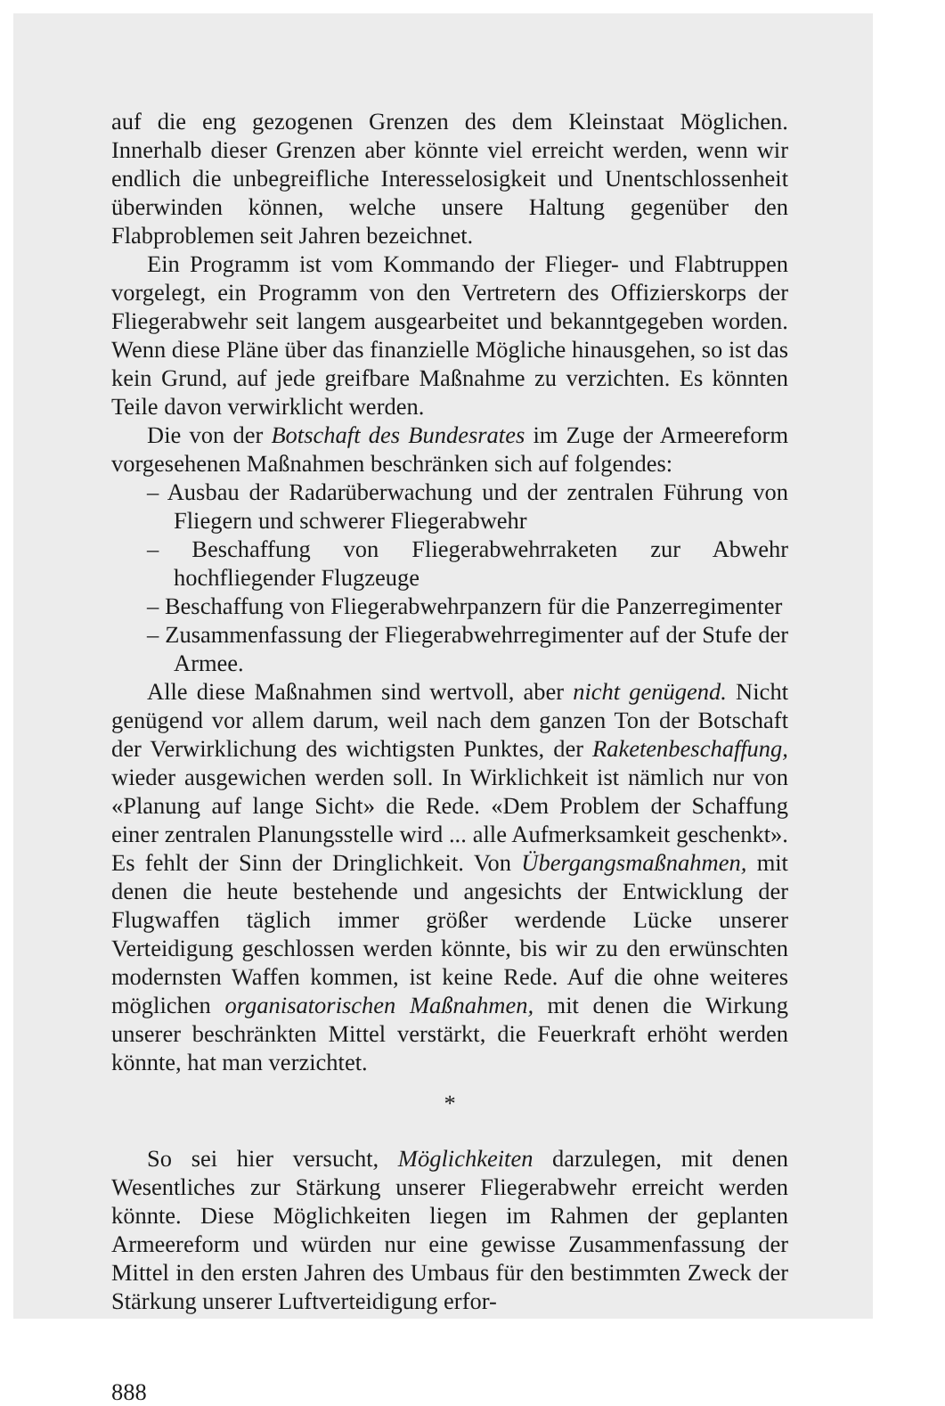auf die eng gezogenen Grenzen des dem Kleinstaat Möglichen. Innerhalb dieser Grenzen aber könnte viel erreicht werden, wenn wir endlich die unbegreifliche Interesselosigkeit und Unentschlossenheit überwinden können, welche unsere Haltung gegenüber den Flabproblemen seit Jahren bezeichnet.
Ein Programm ist vom Kommando der Flieger- und Flabtruppen vorgelegt, ein Programm von den Vertretern des Offizierskorps der Fliegerabwehr seit langem ausgearbeitet und bekanntgegeben worden. Wenn diese Pläne über das finanzielle Mögliche hinausgehen, so ist das kein Grund, auf jede greifbare Maßnahme zu verzichten. Es könnten Teile davon verwirklicht werden.
Die von der Botschaft des Bundesrates im Zuge der Armeereform vorgesehenen Maßnahmen beschränken sich auf folgendes:
– Ausbau der Radarüberwachung und der zentralen Führung von Fliegern und schwerer Fliegerabwehr
– Beschaffung von Fliegerabwehrraketen zur Abwehr hochfliegender Flugzeuge
– Beschaffung von Fliegerabwehrpanzern für die Panzerregimenter
– Zusammenfassung der Fliegerabwehrregimenter auf der Stufe der Armee.
Alle diese Maßnahmen sind wertvoll, aber nicht genügend. Nicht genügend vor allem darum, weil nach dem ganzen Ton der Botschaft der Verwirklichung des wichtigsten Punktes, der Raketenbeschaffung, wieder ausgewichen werden soll. In Wirklichkeit ist nämlich nur von «Planung auf lange Sicht» die Rede. «Dem Problem der Schaffung einer zentralen Planungsstelle wird ... alle Aufmerksamkeit geschenkt». Es fehlt der Sinn der Dringlichkeit. Von Übergangsmaßnahmen, mit denen die heute bestehende und angesichts der Entwicklung der Flugwaffen täglich immer größer werdende Lücke unserer Verteidigung geschlossen werden könnte, bis wir zu den erwünschten modernsten Waffen kommen, ist keine Rede. Auf die ohne weiteres möglichen organisatorischen Maßnahmen, mit denen die Wirkung unserer beschränkten Mittel verstärkt, die Feuerkraft erhöht werden könnte, hat man verzichtet.
*
So sei hier versucht, Möglichkeiten darzulegen, mit denen Wesentliches zur Stärkung unserer Fliegerabwehr erreicht werden könnte. Diese Möglichkeiten liegen im Rahmen der geplanten Armeereform und würden nur eine gewisse Zusammenfassung der Mittel in den ersten Jahren des Umbaus für den bestimmten Zweck der Stärkung unserer Luftverteidigung erfor-
888